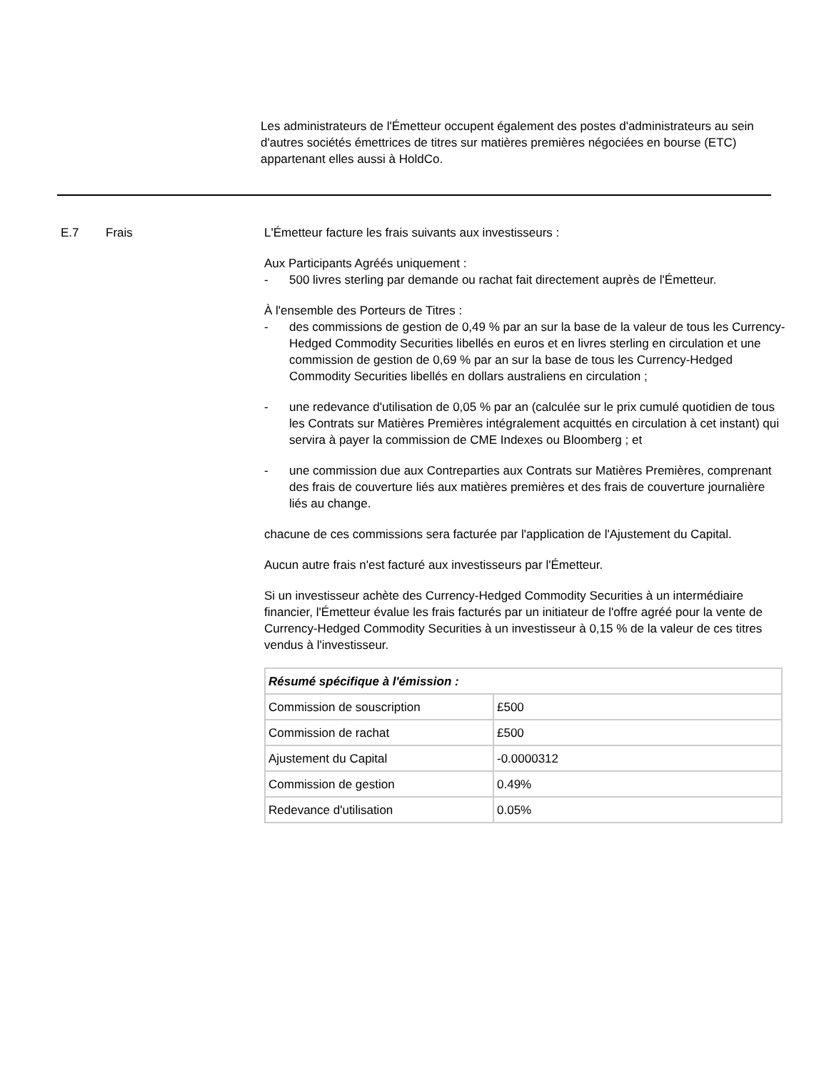Les administrateurs de l'Émetteur occupent également des postes d'administrateurs au sein d'autres sociétés émettrices de titres sur matières premières négociées en bourse (ETC) appartenant elles aussi à HoldCo.
E.7 Frais L'Émetteur facture les frais suivants aux investisseurs :
Aux Participants Agréés uniquement :
- 500 livres sterling par demande ou rachat fait directement auprès de l'Émetteur.
À l'ensemble des Porteurs de Titres :
- des commissions de gestion de 0,49 % par an sur la base de la valeur de tous les Currency-Hedged Commodity Securities libellés en euros et en livres sterling en circulation et une commission de gestion de 0,69 % par an sur la base de tous les Currency-Hedged Commodity Securities libellés en dollars australiens en circulation ;
- une redevance d'utilisation de 0,05 % par an (calculée sur le prix cumulé quotidien de tous les Contrats sur Matières Premières intégralement acquittés en circulation à cet instant) qui servira à payer la commission de CME Indexes ou Bloomberg ; et
- une commission due aux Contreparties aux Contrats sur Matières Premières, comprenant des frais de couverture liés aux matières premières et des frais de couverture journalière liés au change.
chacune de ces commissions sera facturée par l'application de l'Ajustement du Capital.
Aucun autre frais n'est facturé aux investisseurs par l'Émetteur.
Si un investisseur achète des Currency-Hedged Commodity Securities à un intermédiaire financier, l'Émetteur évalue les frais facturés par un initiateur de l'offre agréé pour la vente de Currency-Hedged Commodity Securities à un investisseur à 0,15 % de la valeur de ces titres vendus à l'investisseur.
| Résumé spécifique à l'émission : | |
| Commission de souscription | £500 |
| Commission de rachat | £500 |
| Ajustement du Capital | -0.0000312 |
| Commission de gestion | 0.49% |
| Redevance d'utilisation | 0.05% |